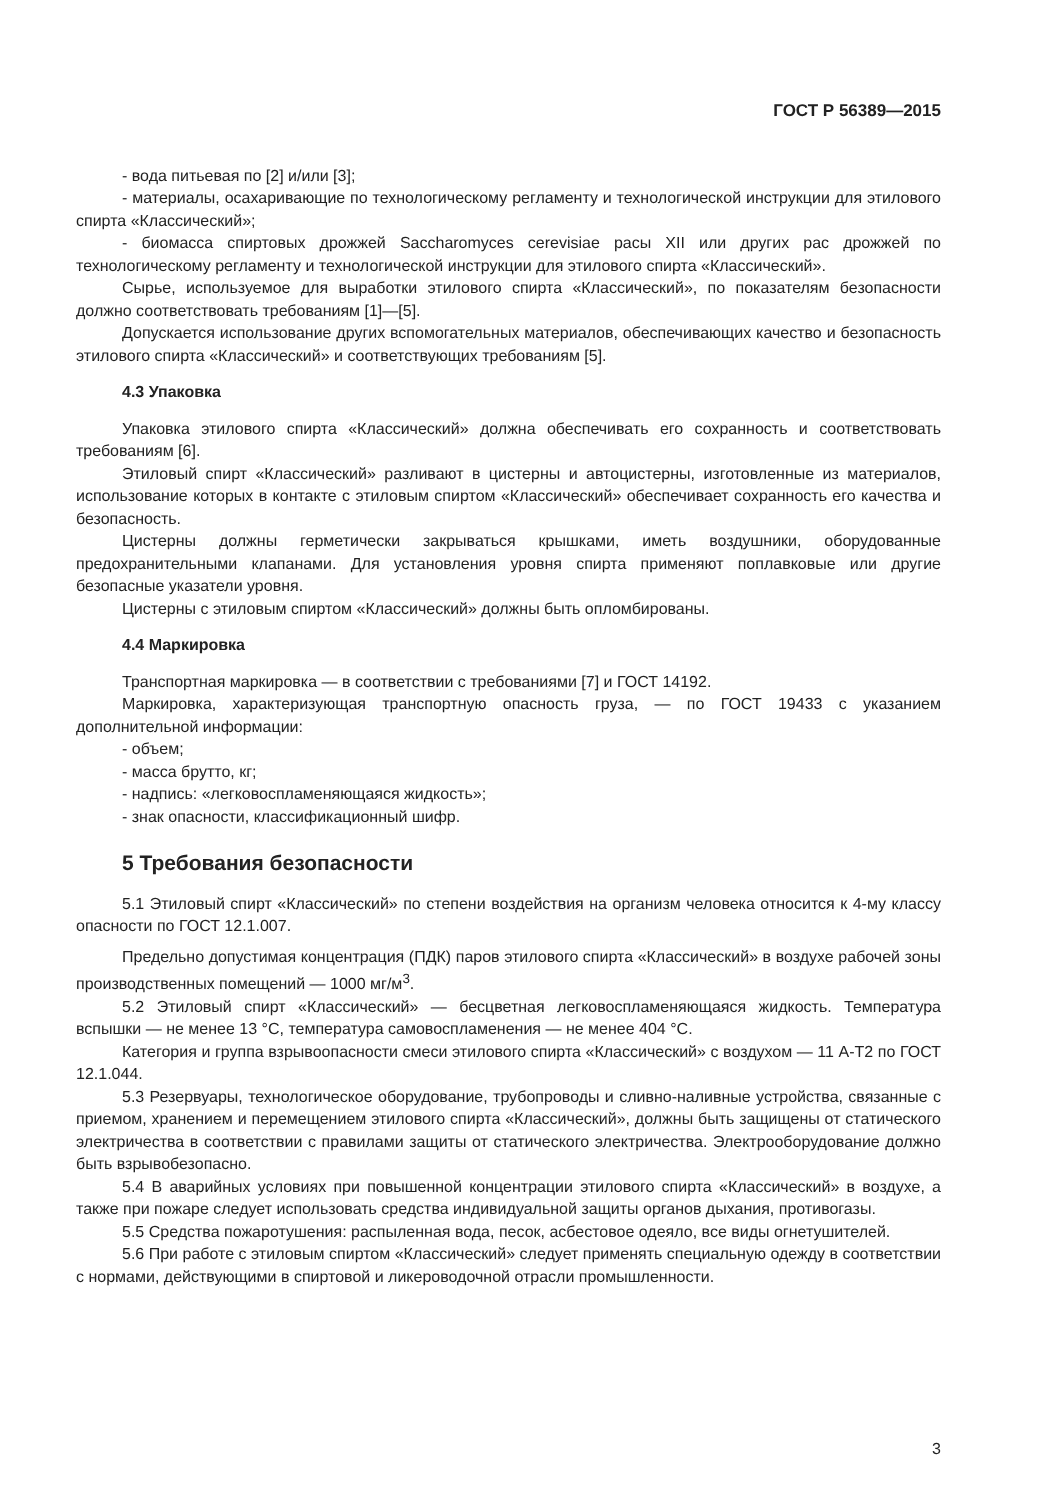ГОСТ Р 56389—2015
- вода питьевая по [2] и/или [3];
- материалы, осахаривающие по технологическому регламенту и технологической инструкции для этилового спирта «Классический»;
- биомасса спиртовых дрожжей Saccharomyces cerevisiae расы XII или других рас дрожжей по технологическому регламенту и технологической инструкции для этилового спирта «Классический».
Сырье, используемое для выработки этилового спирта «Классический», по показателям безопасности должно соответствовать требованиям [1]—[5].
Допускается использование других вспомогательных материалов, обеспечивающих качество и безопасность этилового спирта «Классический» и соответствующих требованиям [5].
4.3 Упаковка
Упаковка этилового спирта «Классический» должна обеспечивать его сохранность и соответствовать требованиям [6].
Этиловый спирт «Классический» разливают в цистерны и автоцистерны, изготовленные из материалов, использование которых в контакте с этиловым спиртом «Классический» обеспечивает сохранность его качества и безопасность.
Цистерны должны герметически закрываться крышками, иметь воздушники, оборудованные предохранительными клапанами. Для установления уровня спирта применяют поплавковые или другие безопасные указатели уровня.
Цистерны с этиловым спиртом «Классический» должны быть опломбированы.
4.4 Маркировка
Транспортная маркировка — в соответствии с требованиями [7] и ГОСТ 14192.
Маркировка, характеризующая транспортную опасность груза, — по ГОСТ 19433 с указанием дополнительной информации:
- объем;
- масса брутто, кг;
- надпись: «легковоспламеняющаяся жидкость»;
- знак опасности, классификационный шифр.
5 Требования безопасности
5.1 Этиловый спирт «Классический» по степени воздействия на организм человека относится к 4-му классу опасности по ГОСТ 12.1.007.
Предельно допустимая концентрация (ПДК) паров этилового спирта «Классический» в воздухе рабочей зоны производственных помещений — 1000 мг/м<sup>3</sup>.
5.2 Этиловый спирт «Классический» — бесцветная легковоспламеняющаяся жидкость. Температура вспышки — не менее 13 °С, температура самовоспламенения — не менее 404 °С.
Категория и группа взрывоопасности смеси этилового спирта «Классический» с воздухом — 11 А-Т2 по ГОСТ 12.1.044.
5.3 Резервуары, технологическое оборудование, трубопроводы и сливно-наливные устройства, связанные с приемом, хранением и перемещением этилового спирта «Классический», должны быть защищены от статического электричества в соответствии с правилами защиты от статического электричества. Электрооборудование должно быть взрывобезопасно.
5.4 В аварийных условиях при повышенной концентрации этилового спирта «Классический» в воздухе, а также при пожаре следует использовать средства индивидуальной защиты органов дыхания, противогазы.
5.5 Средства пожаротушения: распыленная вода, песок, асбестовое одеяло, все виды огнетушителей.
5.6 При работе с этиловым спиртом «Классический» следует применять специальную одежду в соответствии с нормами, действующими в спиртовой и ликероводочной отрасли промышленности.
3